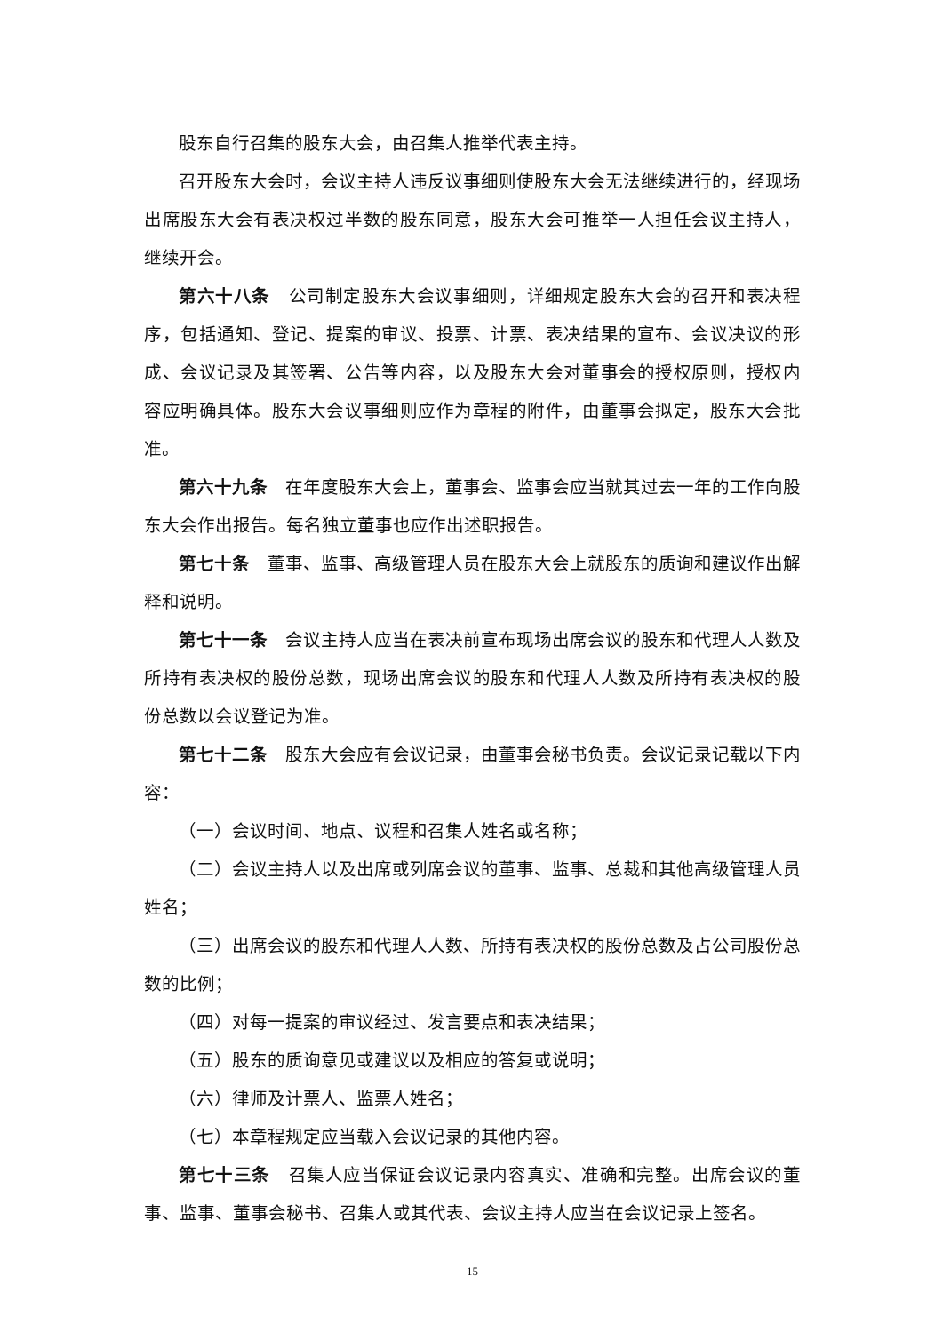股东自行召集的股东大会，由召集人推举代表主持。
召开股东大会时，会议主持人违反议事细则使股东大会无法继续进行的，经现场出席股东大会有表决权过半数的股东同意，股东大会可推举一人担任会议主持人，继续开会。
第六十八条　公司制定股东大会议事细则，详细规定股东大会的召开和表决程序，包括通知、登记、提案的审议、投票、计票、表决结果的宣布、会议决议的形成、会议记录及其签署、公告等内容，以及股东大会对董事会的授权原则，授权内容应明确具体。股东大会议事细则应作为章程的附件，由董事会拟定，股东大会批准。
第六十九条　在年度股东大会上，董事会、监事会应当就其过去一年的工作向股东大会作出报告。每名独立董事也应作出述职报告。
第七十条　董事、监事、高级管理人员在股东大会上就股东的质询和建议作出解释和说明。
第七十一条　会议主持人应当在表决前宣布现场出席会议的股东和代理人人数及所持有表决权的股份总数，现场出席会议的股东和代理人人数及所持有表决权的股份总数以会议登记为准。
第七十二条　股东大会应有会议记录，由董事会秘书负责。会议记录记载以下内容：
（一）会议时间、地点、议程和召集人姓名或名称；
（二）会议主持人以及出席或列席会议的董事、监事、总裁和其他高级管理人员姓名；
（三）出席会议的股东和代理人人数、所持有表决权的股份总数及占公司股份总数的比例；
（四）对每一提案的审议经过、发言要点和表决结果；
（五）股东的质询意见或建议以及相应的答复或说明；
（六）律师及计票人、监票人姓名；
（七）本章程规定应当载入会议记录的其他内容。
第七十三条　召集人应当保证会议记录内容真实、准确和完整。出席会议的董事、监事、董事会秘书、召集人或其代表、会议主持人应当在会议记录上签名。
15